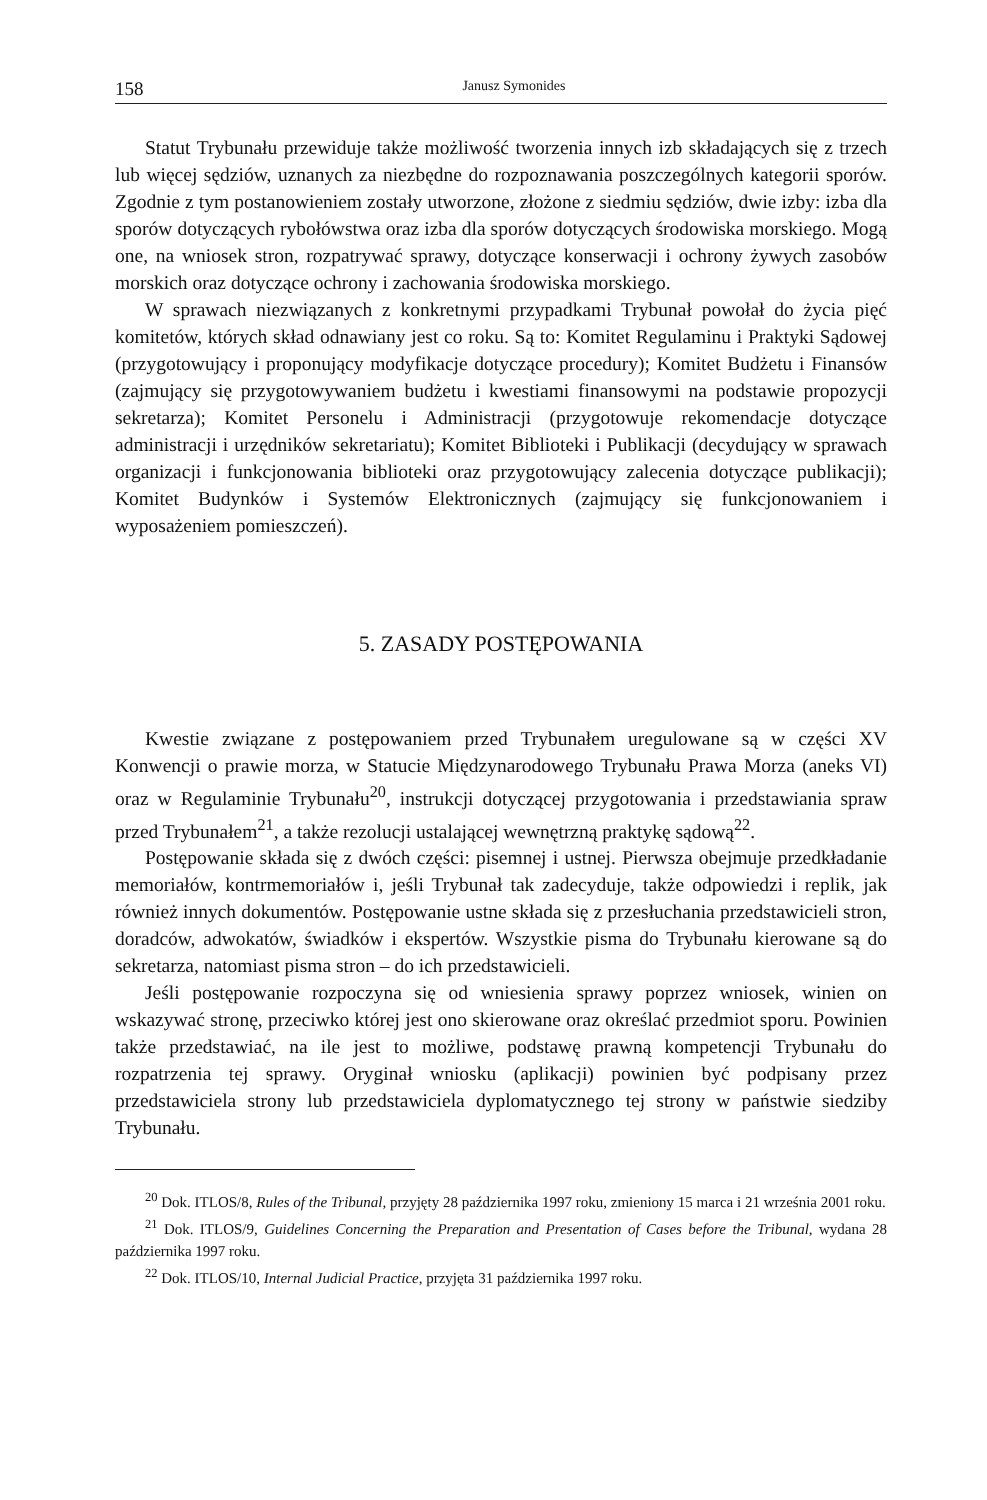158 Janusz Symonides
Statut Trybunału przewiduje także możliwość tworzenia innych izb składających się z trzech lub więcej sędziów, uznanych za niezbędne do rozpoznawania poszczególnych kategorii sporów. Zgodnie z tym postanowieniem zostały utworzone, złożone z siedmiu sędziów, dwie izby: izba dla sporów dotyczących rybołówstwa oraz izba dla sporów dotyczących środowiska morskiego. Mogą one, na wniosek stron, rozpatrywać sprawy, dotyczące konserwacji i ochrony żywych zasobów morskich oraz dotyczące ochrony i zachowania środowiska morskiego.
W sprawach niezwiązanych z konkretnymi przypadkami Trybunał powołał do życia pięć komitetów, których skład odnawiany jest co roku. Są to: Komitet Regulaminu i Praktyki Sądowej (przygotowujący i proponujący modyfikacje dotyczące procedury); Komitet Budżetu i Finansów (zajmujący się przygotowywaniem budżetu i kwestiami finansowymi na podstawie propozycji sekretarza); Komitet Personelu i Administracji (przygotowuje rekomendacje dotyczące administracji i urzędników sekretariatu); Komitet Biblioteki i Publikacji (decydujący w sprawach organizacji i funkcjonowania biblioteki oraz przygotowujący zalecenia dotyczące publikacji); Komitet Budynków i Systemów Elektronicznych (zajmujący się funkcjonowaniem i wyposażeniem pomieszczeń).
5. ZASADY POSTĘPOWANIA
Kwestie związane z postępowaniem przed Trybunałem uregulowane są w części XV Konwencji o prawie morza, w Statucie Międzynarodowego Trybunału Prawa Morza (aneks VI) oraz w Regulaminie Trybunału<sup>20</sup>, instrukcji dotyczącej przygotowania i przedstawiania spraw przed Trybunałem<sup>21</sup>, a także rezolucji ustalającej wewnętrzną praktykę sądową<sup>22</sup>.
Postępowanie składa się z dwóch części: pisemnej i ustnej. Pierwsza obejmuje przedkładanie memoriałów, kontrmemoriałów i, jeśli Trybunał tak zadecyduje, także odpowiedzi i replik, jak również innych dokumentów. Postępowanie ustne składa się z przesłuchania przedstawicieli stron, doradców, adwokatów, świadków i ekspertów. Wszystkie pisma do Trybunału kierowane są do sekretarza, natomiast pisma stron – do ich przedstawicieli.
Jeśli postępowanie rozpoczyna się od wniesienia sprawy poprzez wniosek, winien on wskazywać stronę, przeciwko której jest ono skierowane oraz określać przedmiot sporu. Powinien także przedstawiać, na ile jest to możliwe, podstawę prawną kompetencji Trybunału do rozpatrzenia tej sprawy. Oryginał wniosku (aplikacji) powinien być podpisany przez przedstawiciela strony lub przedstawiciela dyplomatycznego tej strony w państwie siedziby Trybunału.
<sup>20</sup> Dok. ITLOS/8, Rules of the Tribunal, przyjęty 28 października 1997 roku, zmieniony 15 marca i 21 września 2001 roku.
<sup>21</sup> Dok. ITLOS/9, Guidelines Concerning the Preparation and Presentation of Cases before the Tribunal, wydana 28 października 1997 roku.
<sup>22</sup> Dok. ITLOS/10, Internal Judicial Practice, przyjęta 31 października 1997 roku.